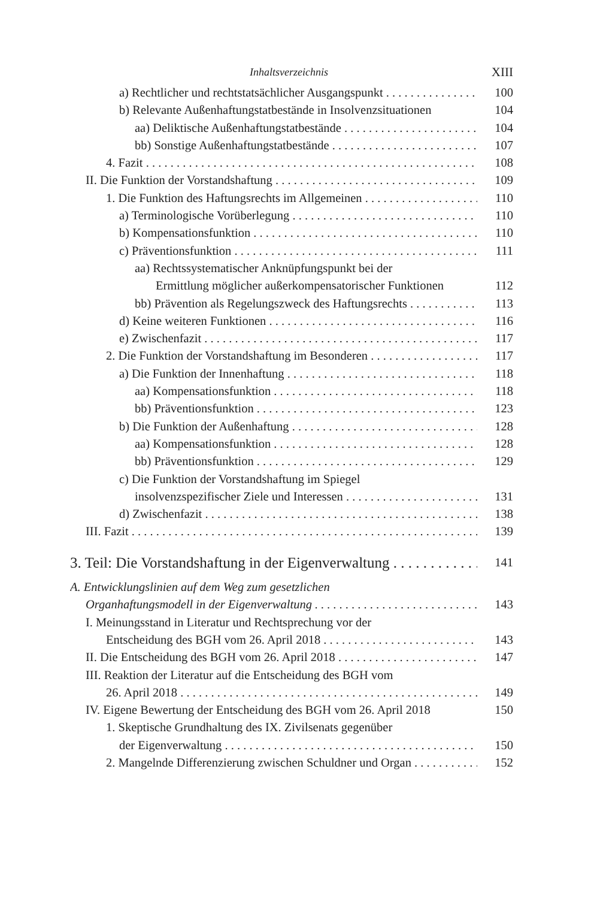Inhaltsverzeichnis XIII
a) Rechtlicher und rechtstatsächlicher Ausgangspunkt 100
b) Relevante Außenhaftungstatbestände in Insolvenzsituationen 104
aa) Deliktische Außenhaftungstatbestände 104
bb) Sonstige Außenhaftungstatbestände 107
4. Fazit 108
II. Die Funktion der Vorstandshaftung 109
1. Die Funktion des Haftungsrechts im Allgemeinen 110
a) Terminologische Vorüberlegung 110
b) Kompensationsfunktion 110
c) Präventionsfunktion 111
aa) Rechtssystematischer Anknüpfungspunkt bei der
Ermittlung möglicher außerkompensatorischer Funktionen 112
bb) Prävention als Regelungszweck des Haftungsrechts 113
d) Keine weiteren Funktionen 116
e) Zwischenfazit 117
2. Die Funktion der Vorstandshaftung im Besonderen 117
a) Die Funktion der Innenhaftung 118
aa) Kompensationsfunktion 118
bb) Präventionsfunktion 123
b) Die Funktion der Außenhaftung 128
aa) Kompensationsfunktion 128
bb) Präventionsfunktion 129
c) Die Funktion der Vorstandshaftung im Spiegel
insolvenzspezifischer Ziele und Interessen 131
d) Zwischenfazit 138
III. Fazit 139
3. Teil: Die Vorstandshaftung in der Eigenverwaltung 141
A. Entwicklungslinien auf dem Weg zum gesetzlichen
Organhaftungsmodell in der Eigenverwaltung 143
I. Meinungsstand in Literatur und Rechtsprechung vor der
Entscheidung des BGH vom 26. April 2018 143
II. Die Entscheidung des BGH vom 26. April 2018 147
III. Reaktion der Literatur auf die Entscheidung des BGH vom
26. April 2018 149
IV. Eigene Bewertung der Entscheidung des BGH vom 26. April 2018 150
1. Skeptische Grundhaltung des IX. Zivilsenats gegenüber
der Eigenverwaltung 150
2. Mangelnde Differenzierung zwischen Schuldner und Organ 152